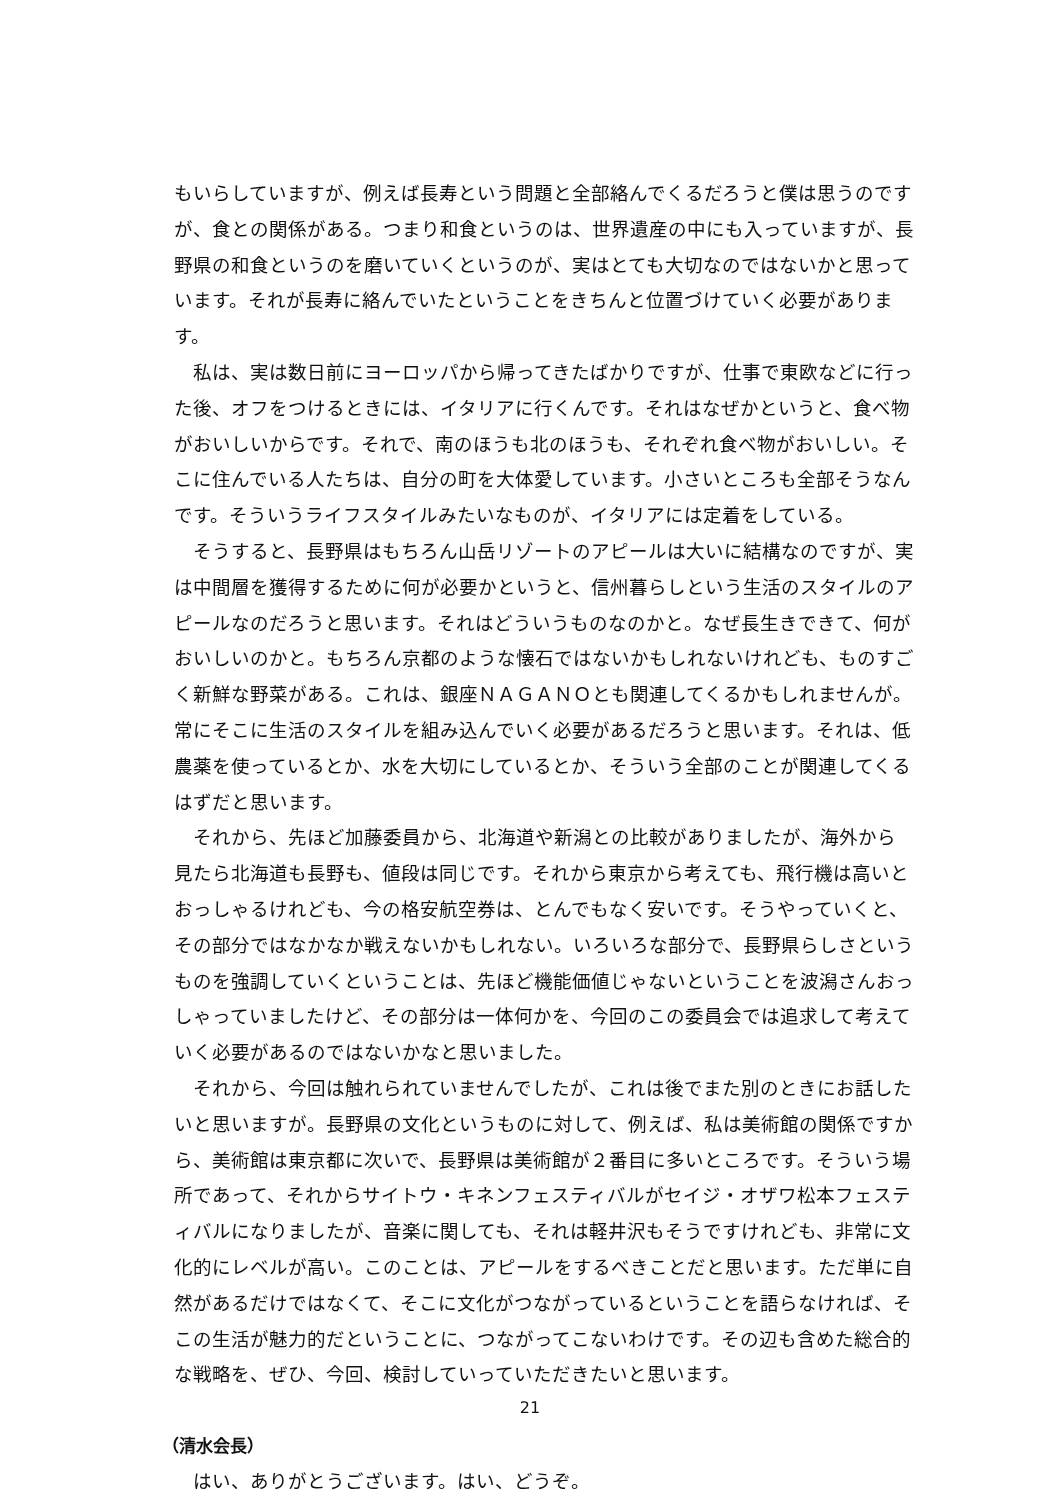もいらしていますが、例えば長寿という問題と全部絡んでくるだろうと僕は思うのですが、食との関係がある。つまり和食というのは、世界遺産の中にも入っていますが、長野県の和食というのを磨いていくというのが、実はとても大切なのではないかと思っています。それが長寿に絡んでいたということをきちんと位置づけていく必要があります。
私は、実は数日前にヨーロッパから帰ってきたばかりですが、仕事で東欧などに行った後、オフをつけるときには、イタリアに行くんです。それはなぜかというと、食べ物がおいしいからです。それで、南のほうも北のほうも、それぞれ食べ物がおいしい。そこに住んでいる人たちは、自分の町を大体愛しています。小さいところも全部そうなんです。そういうライフスタイルみたいなものが、イタリアには定着をしている。
そうすると、長野県はもちろん山岳リゾートのアピールは大いに結構なのですが、実は中間層を獲得するために何が必要かというと、信州暮らしという生活のスタイルのアピールなのだろうと思います。それはどういうものなのかと。なぜ長生きできて、何がおいしいのかと。もちろん京都のような懐石ではないかもしれないけれども、ものすごく新鮮な野菜がある。これは、銀座ＮＡＧＡＮＯとも関連してくるかもしれませんが。常にそこに生活のスタイルを組み込んでいく必要があるだろうと思います。それは、低農薬を使っているとか、水を大切にしているとか、そういう全部のことが関連してくるはずだと思います。
それから、先ほど加藤委員から、北海道や新潟との比較がありましたが、海外から見たら北海道も長野も、値段は同じです。それから東京から考えても、飛行機は高いとおっしゃるけれども、今の格安航空券は、とんでもなく安いです。そうやっていくと、その部分ではなかなか戦えないかもしれない。いろいろな部分で、長野県らしさというものを強調していくということは、先ほど機能価値じゃないということを波潟さんおっしゃっていましたけど、その部分は一体何かを、今回のこの委員会では追求して考えていく必要があるのではないかなと思いました。
それから、今回は触れられていませんでしたが、これは後でまた別のときにお話したいと思いますが。長野県の文化というものに対して、例えば、私は美術館の関係ですから、美術館は東京都に次いで、長野県は美術館が２番目に多いところです。そういう場所であって、それからサイトウ・キネンフェスティバルがセイジ・オザワ松本フェスティバルになりましたが、音楽に関しても、それは軽井沢もそうですけれども、非常に文化的にレベルが高い。このことは、アピールをするべきことだと思います。ただ単に自然があるだけではなくて、そこに文化がつながっているということを語らなければ、そこの生活が魅力的だということに、つながってこないわけです。その辺も含めた総合的な戦略を、ぜひ、今回、検討していっていただきたいと思います。
（清水会長）
はい、ありがとうございます。はい、どうぞ。
21